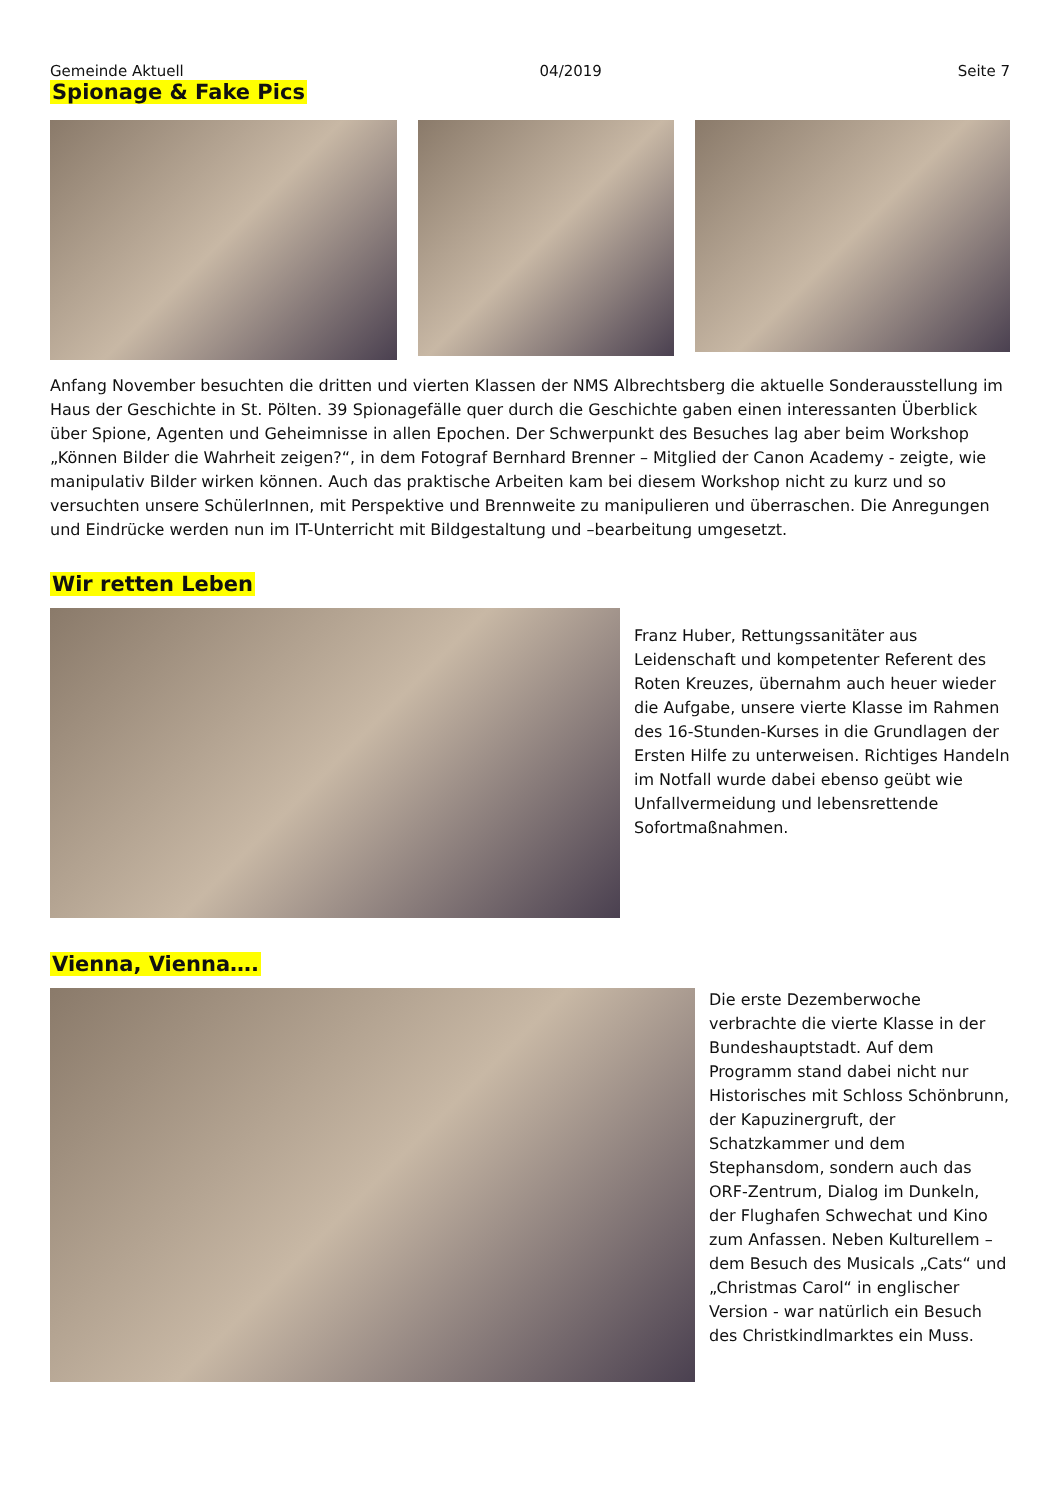Gemeinde Aktuell 04/2019 Seite 7
Spionage & Fake Pics
Anfang November besuchten die dritten und vierten Klassen der NMS Albrechtsberg die aktuelle Sonderausstellung im Haus der Geschichte in St. Pölten. 39 Spionagefälle quer durch die Geschichte gaben einen interessanten Überblick über Spione, Agenten und Geheimnisse in allen Epochen. Der Schwerpunkt des Besuches lag aber beim Workshop „Können Bilder die Wahrheit zeigen?“, in dem Fotograf Bernhard Brenner – Mitglied der Canon Academy - zeigte, wie manipulativ Bilder wirken können. Auch das praktische Arbeiten kam bei diesem Workshop nicht zu kurz und so versuchten unsere SchülerInnen, mit Perspektive und Brennweite zu manipulieren und überraschen. Die Anregungen und Eindrücke werden nun im IT-Unterricht mit Bildgestaltung und –bearbeitung umgesetzt.
Wir retten Leben
Franz Huber, Rettungssanitäter aus Leidenschaft und kompetenter Referent des Roten Kreuzes, übernahm auch heuer wieder die Aufgabe, unsere vierte Klasse im Rahmen des 16-Stunden-Kurses in die Grundlagen der Ersten Hilfe zu unterweisen. Richtiges Handeln im Notfall wurde dabei ebenso geübt wie Unfallvermeidung und lebensrettende Sofortmaßnahmen.
Vienna, Vienna….
Die erste Dezemberwoche verbrachte die vierte Klasse in der Bundeshauptstadt. Auf dem Programm stand dabei nicht nur Historisches mit Schloss Schönbrunn, der Kapuzinergruft, der Schatzkammer und dem Stephansdom, sondern auch das ORF-Zentrum, Dialog im Dunkeln, der Flughafen Schwechat und Kino zum Anfassen. Neben Kulturellem – dem Besuch des Musicals „Cats“ und „Christmas Carol“ in englischer Version - war natürlich ein Besuch des Christkindlmarktes ein Muss.